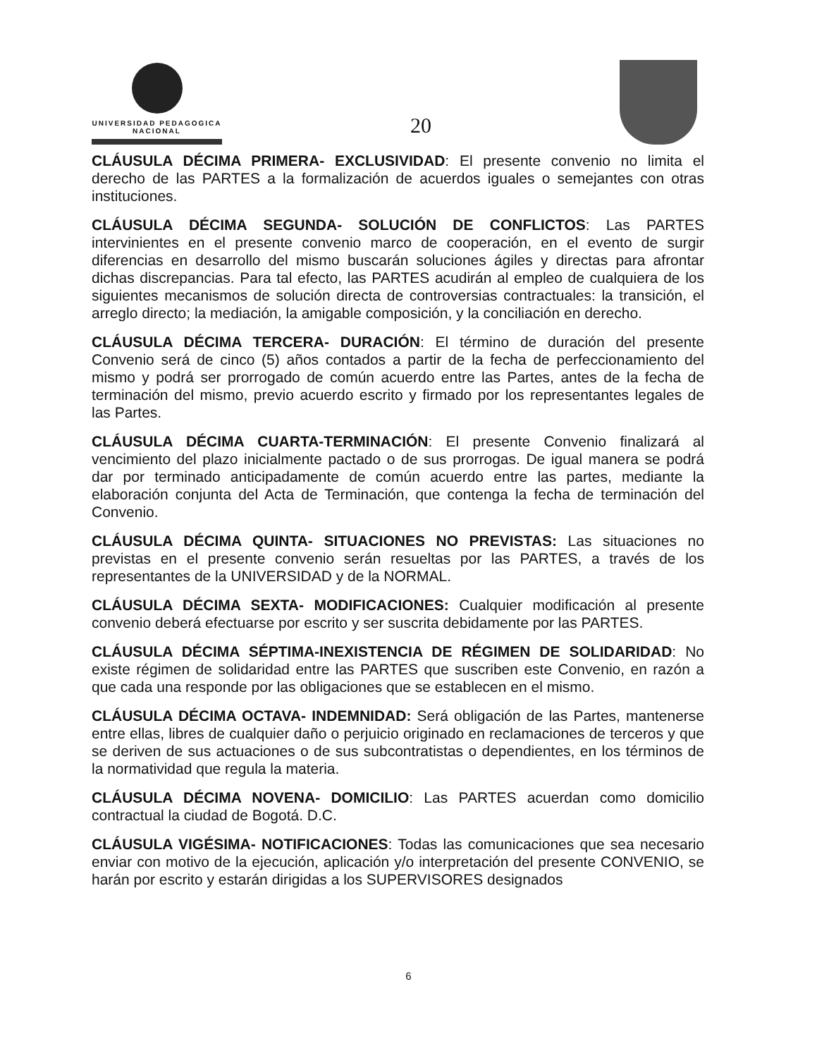UNIVERSIDAD PEDAGOGICA
NACIONAL
20
CLÁUSULA DÉCIMA PRIMERA- EXCLUSIVIDAD: El presente convenio no limita el derecho de las PARTES a la formalización de acuerdos iguales o semejantes con otras instituciones.
CLÁUSULA DÉCIMA SEGUNDA- SOLUCIÓN DE CONFLICTOS: Las PARTES intervinientes en el presente convenio marco de cooperación, en el evento de surgir diferencias en desarrollo del mismo buscarán soluciones ágiles y directas para afrontar dichas discrepancias. Para tal efecto, las PARTES acudirán al empleo de cualquiera de los siguientes mecanismos de solución directa de controversias contractuales: la transición, el arreglo directo; la mediación, la amigable composición, y la conciliación en derecho.
CLÁUSULA DÉCIMA TERCERA- DURACIÓN: El término de duración del presente Convenio será de cinco (5) años contados a partir de la fecha de perfeccionamiento del mismo y podrá ser prorrogado de común acuerdo entre las Partes, antes de la fecha de terminación del mismo, previo acuerdo escrito y firmado por los representantes legales de las Partes.
CLÁUSULA DÉCIMA CUARTA-TERMINACIÓN: El presente Convenio finalizará al vencimiento del plazo inicialmente pactado o de sus prorrogas. De igual manera se podrá dar por terminado anticipadamente de común acuerdo entre las partes, mediante la elaboración conjunta del Acta de Terminación, que contenga la fecha de terminación del Convenio.
CLÁUSULA DÉCIMA QUINTA- SITUACIONES NO PREVISTAS: Las situaciones no previstas en el presente convenio serán resueltas por las PARTES, a través de los representantes de la UNIVERSIDAD y de la NORMAL.
CLÁUSULA DÉCIMA SEXTA- MODIFICACIONES: Cualquier modificación al presente convenio deberá efectuarse por escrito y ser suscrita debidamente por las PARTES.
CLÁUSULA DÉCIMA SÉPTIMA-INEXISTENCIA DE RÉGIMEN DE SOLIDARIDAD: No existe régimen de solidaridad entre las PARTES que suscriben este Convenio, en razón a que cada una responde por las obligaciones que se establecen en el mismo.
CLÁUSULA DÉCIMA OCTAVA- INDEMNIDAD: Será obligación de las Partes, mantenerse entre ellas, libres de cualquier daño o perjuicio originado en reclamaciones de terceros y que se deriven de sus actuaciones o de sus subcontratistas o dependientes, en los términos de la normatividad que regula la materia.
CLÁUSULA DÉCIMA NOVENA- DOMICILIO: Las PARTES acuerdan como domicilio contractual la ciudad de Bogotá. D.C.
CLÁUSULA VIGÉSIMA- NOTIFICACIONES: Todas las comunicaciones que sea necesario enviar con motivo de la ejecución, aplicación y/o interpretación del presente CONVENIO, se harán por escrito y estarán dirigidas a los SUPERVISORES designados
6